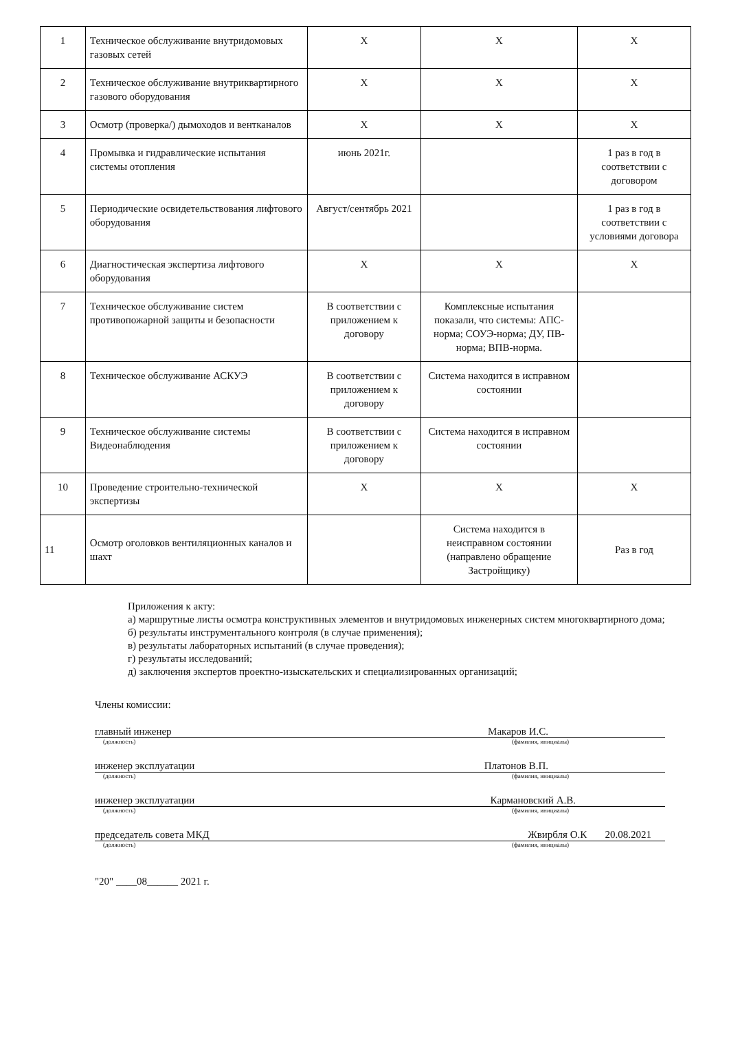| 1 | Техническое обслуживание внутридомовых газовых сетей | Х | Х | Х |
| 2 | Техническое обслуживание внутриквартирного газового оборудования | Х | Х | Х |
| 3 | Осмотр (проверка/) дымоходов и вентканалов | Х | Х | Х |
| 4 | Промывка и гидравлические испытания системы отопления | июнь 2021г. | | 1 раз в год в соответствии с договором |
| 5 | Периодические освидетельствования лифтового оборудования | Август/сентябрь 2021 | | 1 раз в год в соответствии с условиями договора |
| 6 | Диагностическая экспертиза лифтового оборудования | Х | Х | Х |
| 7 | Техническое обслуживание систем противопожарной защиты и безопасности | В соответствии с приложением к договору | Комплексные испытания показали, что системы: АПС-норма; СОУЭ-норма; ДУ, ПВ-норма; ВПВ-норма. | |
| 8 | Техническое обслуживание АСКУЭ | В соответствии с приложением к договору | Система находится в исправном состоянии | |
| 9 | Техническое обслуживание системы Видеонаблюдения | В соответствии с приложением к договору | Система находится в исправном состоянии | |
| 10 | Проведение строительно-технической экспертизы | Х | Х | Х |
| 11 | Осмотр оголовков вентиляционных каналов и шахт | | Система находится в неисправном состоянии (направлено обращение Застройщику) | Раз в год |
Приложения к акту:
а) маршрутные листы осмотра конструктивных элементов и внутридомовых инженерных систем многоквартирного дома;
б) результаты инструментального контроля (в случае применения);
в) результаты лабораторных испытаний (в случае проведения);
г) результаты исследований;
д) заключения экспертов проектно-изыскательских и специализированных организаций;
Члены комиссии:
главный инженер Макаров И.С.
(должность) (фамилия, инициалы)
инженер эксплуатации Платонов В.П.
(должность) (фамилия, инициалы)
инженер эксплуатации Кармановский А.В.
(должность) (фамилия, инициалы)
председатель совета МКД Жвирбля О.К 20.08.2021
(должность) (фамилия, инициалы)
"20" ____08______ 2021 г.